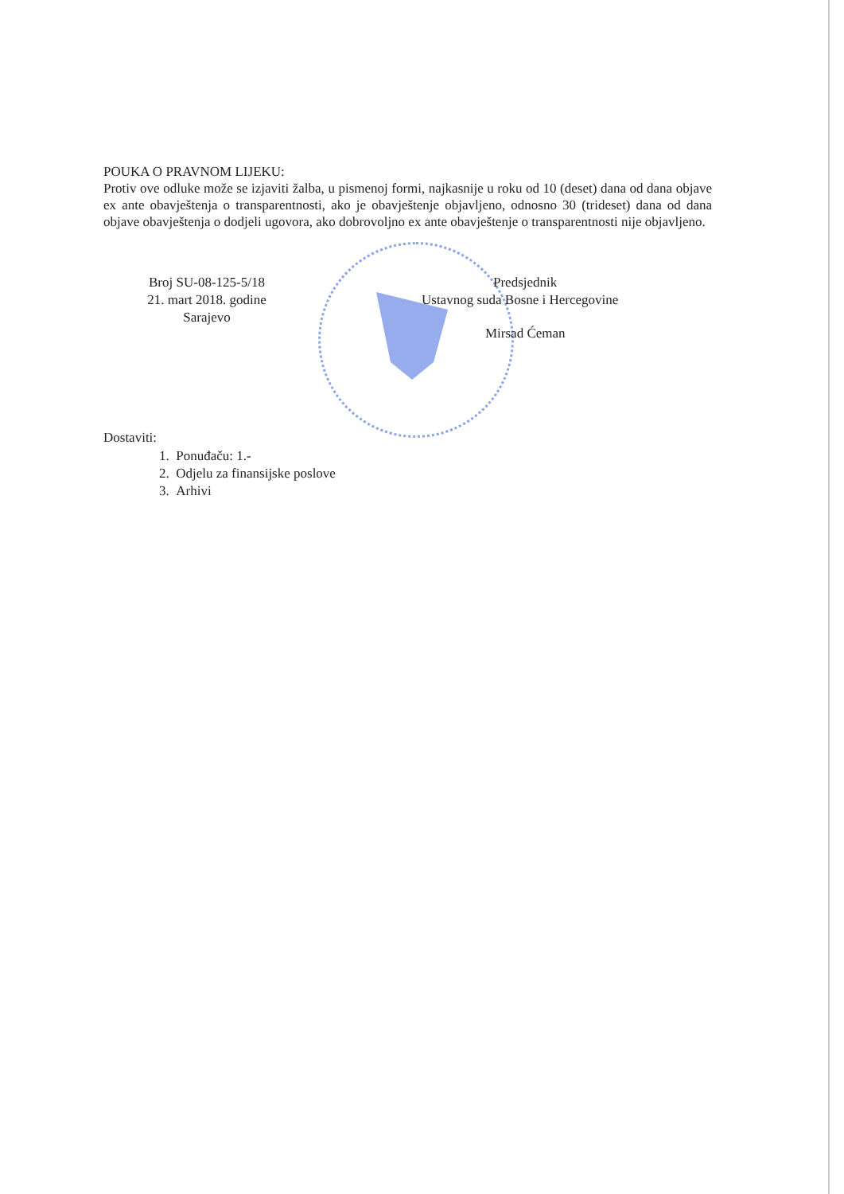POUKA O PRAVNOM LIJEKU:
Protiv ove odluke može se izjaviti žalba, u pismenoj formi, najkasnije u roku od 10 (deset) dana od dana objave ex ante obavještenja o transparentnosti, ako je obavještenje objavljeno, odnosno 30 (trideset) dana od dana objave obavještenja o dodjeli ugovora, ako dobrovoljno ex ante obavještenje o transparentnosti nije objavljeno.
Broj SU-08-125-5/18
21. mart 2018. godine
Sarajevo
Predsjednik
Ustavnog suda Bosne i Hercegovine
Mirsad Ćeman
Dostaviti:
1. Ponuđaču: 1.-
2. Odjelu za finansijske poslove
3. Arhivi